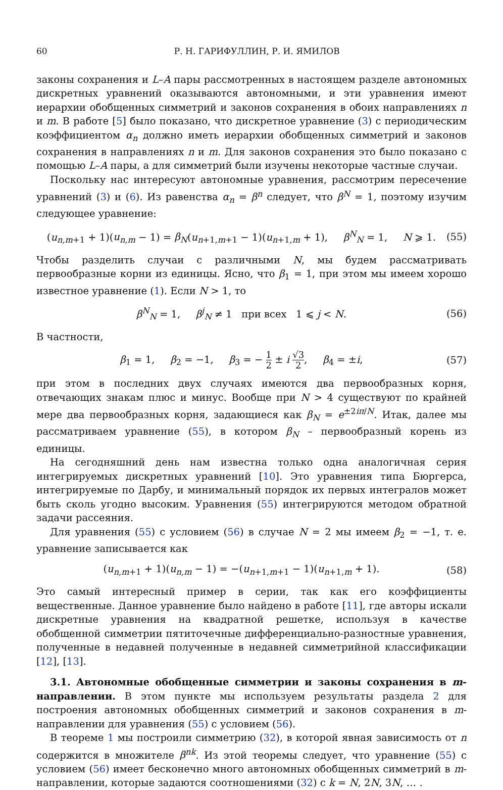60 Р. Н. ГАРИФУЛЛИН, Р. И. ЯМИЛОВ
законы сохранения и L–A пары рассмотренных в настоящем разделе автономных дискретных уравнений оказываются автономными, и эти уравнения имеют иерархии обобщенных симметрий и законов сохранения в обоих направлениях n и m. В работе [5] было показано, что дискретное уравнение (3) с периодическим коэффициентом α<sub>n</sub> должно иметь иерархии обобщенных симметрий и законов сохранения в направлениях n и m. Для законов сохранения это было показано с помощью L–A пары, а для симметрий были изучены некоторые частные случаи.
Поскольку нас интересуют автономные уравнения, рассмотрим пересечение уравнений (3) и (6). Из равенства α<sub>n</sub> = β<sup>n</sup> следует, что β<sup>N</sup> = 1, поэтому изучим следующее уравнение:
(u<sub>n,m+1</sub> + 1)(u<sub>n,m</sub> − 1) = β<sub>N</sub>(u<sub>n+1,m+1</sub> − 1)(u<sub>n+1,m</sub> + 1), β<sup>N</sup><sub>N</sub> = 1, N ⩾ 1. (55)
Чтобы разделить случаи с различными N, мы будем рассматривать первообразные корни из единицы. Ясно, что β<sub>1</sub> = 1, при этом мы имеем хорошо известное уравнение (1). Если N > 1, то
β<sup>N</sup><sub>N</sub> = 1, β<sup>j</sup><sub>N</sub> ≠ 1 при всех 1 ⩽ j < N. (56)
В частности,
β<sub>1</sub> = 1, β<sub>2</sub> = −1, β<sub>3</sub> = − 1 2 ± i √3 2, β<sub>4</sub> = ±i, (57)
при этом в последних двух случаях имеются два первообразных корня, отвечающих знакам плюс и минус. Вообще при N > 4 существуют по крайней мере два первообразных корня, задающиеся как β<sub>N</sub> = e<sup>±2iπ/N</sup>. Итак, далее мы рассматриваем уравнение (55), в котором β<sub>N</sub> – первообразный корень из единицы.
На сегодняшний день нам известна только одна аналогичная серия интегрируемых дискретных уравнений [10]. Это уравнения типа Бюргерса, интегрируемые по Дарбу, и минимальный порядок их первых интегралов может быть сколь угодно высоким. Уравнения (55) интегрируются методом обратной задачи рассеяния.
Для уравнения (55) с условием (56) в случае N = 2 мы имеем β<sub>2</sub> = −1, т. е. уравнение записывается как
(u<sub>n,m+1</sub> + 1)(u<sub>n,m</sub> − 1) = −(u<sub>n+1,m+1</sub> − 1)(u<sub>n+1,m</sub> + 1). (58)
Это самый интересный пример в серии, так как его коэффициенты вещественные. Данное уравнение было найдено в работе [11], где авторы искали дискретные уравнения на квадратной решетке, используя в качестве обобщенной симметрии пятиточечные дифференциально-разностные уравнения, полученные в недавней полученные в недавней симметрийной классификации [12], [13].
3.1. Автономные обобщенные симметрии и законы сохранения в m-направлении. В этом пункте мы используем результаты раздела 2 для построения автономных обобщенных симметрий и законов сохранения в m-направлении для уравнения (55) с условием (56).
В теореме 1 мы построили симметрию (32), в которой явная зависимость от n содержится в множителе β<sup>nk</sup>. Из этой теоремы следует, что уравнение (55) с условием (56) имеет бесконечно много автономных обобщенных симметрий в m-направлении, которые задаются соотношениями (32) с k = N, 2N, 3N, … .